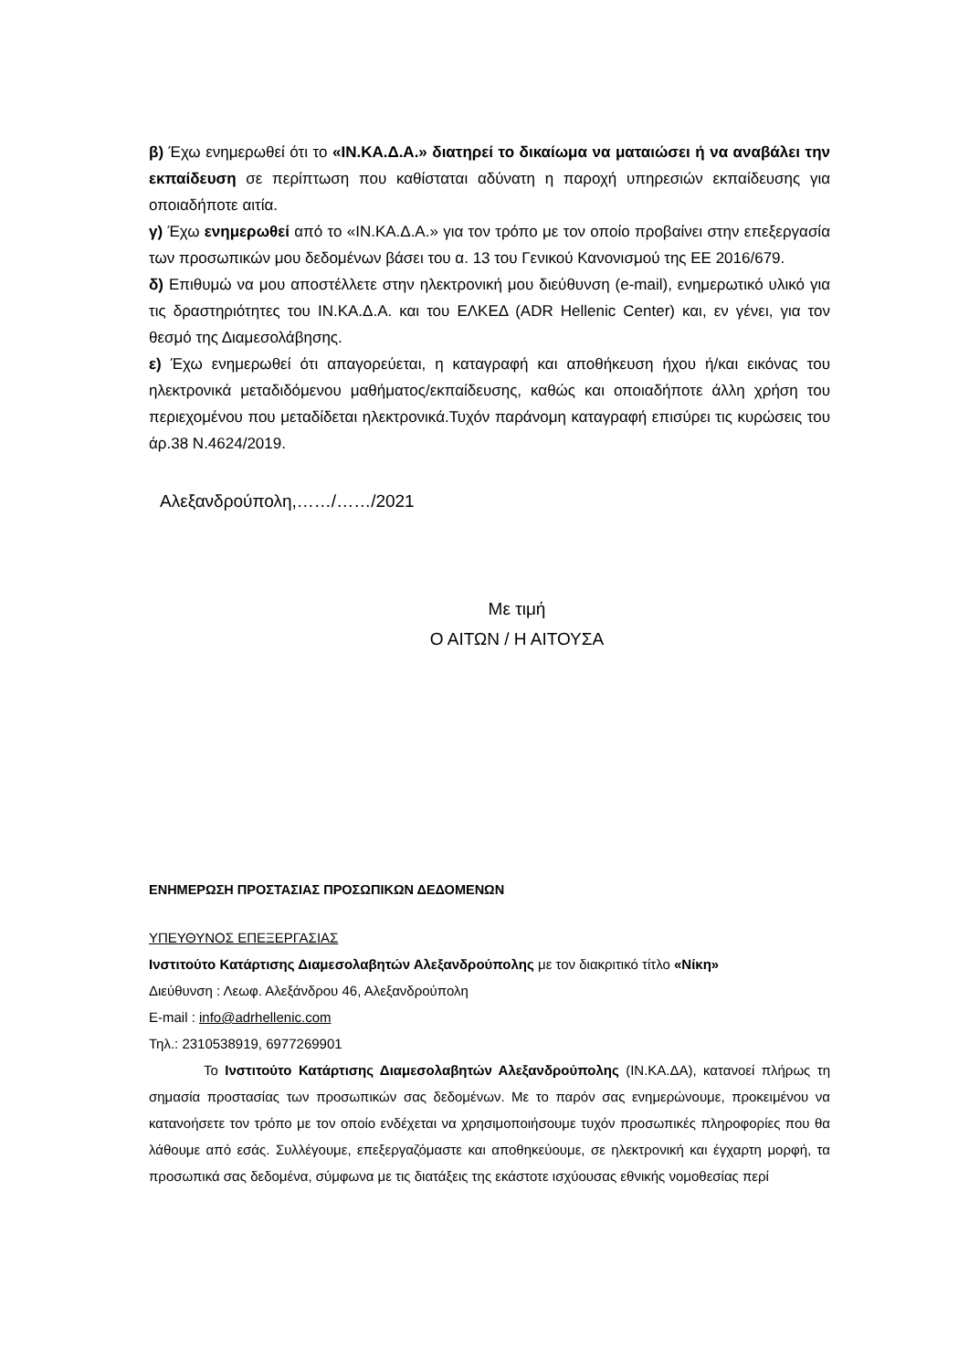β) Έχω ενημερωθεί ότι το «ΙΝ.ΚΑ.Δ.Α.» διατηρεί το δικαίωμα να ματαιώσει ή να αναβάλει την εκπαίδευση σε περίπτωση που καθίσταται αδύνατη η παροχή υπηρεσιών εκπαίδευσης για οποιαδήποτε αιτία.
γ) Έχω ενημερωθεί από το «ΙΝ.ΚΑ.Δ.Α.» για τον τρόπο με τον οποίο προβαίνει στην επεξεργασία των προσωπικών μου δεδομένων βάσει του α. 13 του Γενικού Κανονισμού της ΕΕ 2016/679.
δ) Επιθυμώ να μου αποστέλλετε στην ηλεκτρονική μου διεύθυνση (e-mail), ενημερωτικό υλικό για τις δραστηριότητες του ΙΝ.ΚΑ.Δ.Α. και του ΕΛΚΕΔ (ADR Hellenic Center) και, εν γένει, για τον θεσμό της Διαμεσολάβησης.
ε) Έχω ενημερωθεί ότι απαγορεύεται, η καταγραφή και αποθήκευση ήχου ή/και εικόνας του ηλεκτρονικά μεταδιδόμενου μαθήματος/εκπαίδευσης, καθώς και οποιαδήποτε άλλη χρήση του περιεχομένου που μεταδίδεται ηλεκτρονικά.Τυχόν παράνομη καταγραφή επισύρει τις κυρώσεις του άρ.38 Ν.4624/2019.
Αλεξανδρούπολη,……/……/2021
Με τιμή
Ο ΑΙΤΩΝ / Η ΑΙΤΟΥΣΑ
ΕΝΗΜΕΡΩΣΗ ΠΡΟΣΤΑΣΙΑΣ ΠΡΟΣΩΠΙΚΩΝ ΔΕΔΟΜΕΝΩΝ
ΥΠΕΥΘΥΝΟΣ ΕΠΕΞΕΡΓΑΣΙΑΣ
Ινστιτούτο Κατάρτισης Διαμεσολαβητών Αλεξανδρούπολης με τον διακριτικό τίτλο «Νίκη»
Διεύθυνση : Λεωφ. Αλεξάνδρου 46, Αλεξανδρούπολη
E-mail : info@adrhellenic.com
Τηλ.: 2310538919, 6977269901
Το Ινστιτούτο Κατάρτισης Διαμεσολαβητών Αλεξανδρούπολης (ΙΝ.ΚΑ.ΔΑ), κατανοεί πλήρως τη σημασία προστασίας των προσωπικών σας δεδομένων. Με το παρόν σας ενημερώνουμε, προκειμένου να κατανοήσετε τον τρόπο με τον οποίο ενδέχεται να χρησιμοποιήσουμε τυχόν προσωπικές πληροφορίες που θα λάθουμε από εσάς. Συλλέγουμε, επεξεργαζόμαστε και αποθηκεύουμε, σε ηλεκτρονική και έγχαρτη μορφή, τα προσωπικά σας δεδομένα, σύμφωνα με τις διατάξεις της εκάστοτε ισχύουσας εθνικής νομοθεσίας περί